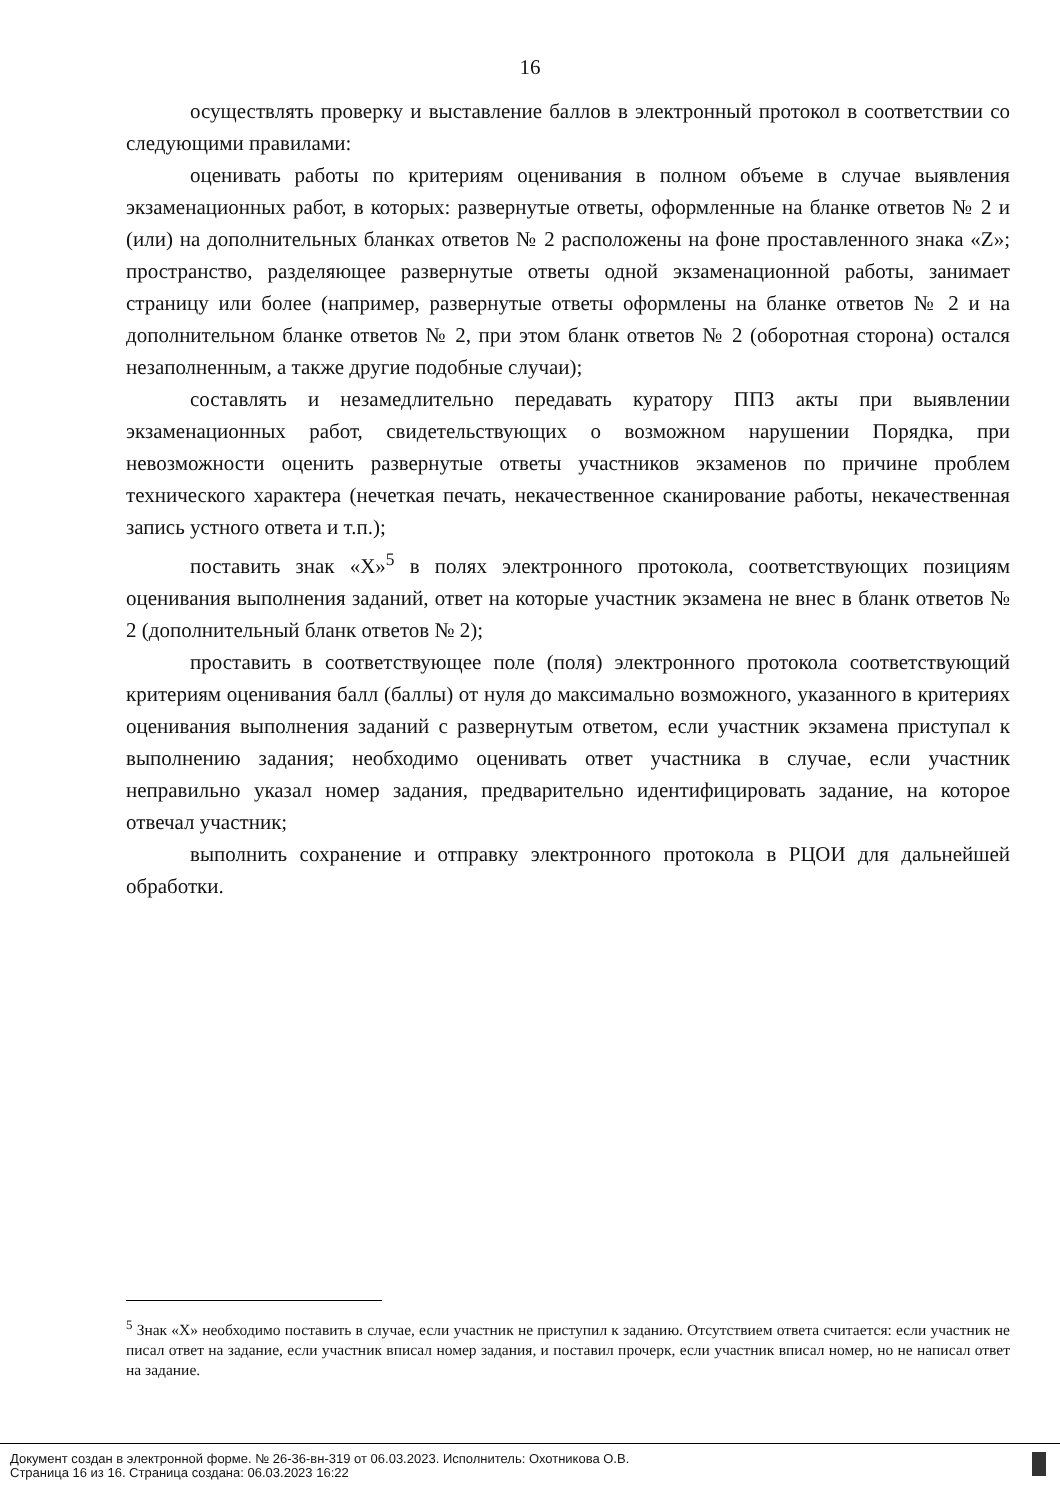16
осуществлять проверку и выставление баллов в электронный протокол в соответствии со следующими правилами:
оценивать работы по критериям оценивания в полном объеме в случае выявления экзаменационных работ, в которых: развернутые ответы, оформленные на бланке ответов № 2 и (или) на дополнительных бланках ответов № 2 расположены на фоне проставленного знака «Z»; пространство, разделяющее развернутые ответы одной экзаменационной работы, занимает страницу или более (например, развернутые ответы оформлены на бланке ответов № 2 и на дополнительном бланке ответов № 2, при этом бланк ответов № 2 (оборотная сторона) остался незаполненным, а также другие подобные случаи);
составлять и незамедлительно передавать куратору ППЗ акты при выявлении экзаменационных работ, свидетельствующих о возможном нарушении Порядка, при невозможности оценить развернутые ответы участников экзаменов по причине проблем технического характера (нечеткая печать, некачественное сканирование работы, некачественная запись устного ответа и т.п.);
поставить знак «Х»<sup>5</sup> в полях электронного протокола, соответствующих позициям оценивания выполнения заданий, ответ на которые участник экзамена не внес в бланк ответов № 2 (дополнительный бланк ответов № 2);
проставить в соответствующее поле (поля) электронного протокола соответствующий критериям оценивания балл (баллы) от нуля до максимально возможного, указанного в критериях оценивания выполнения заданий с развернутым ответом, если участник экзамена приступал к выполнению задания; необходимо оценивать ответ участника в случае, если участник неправильно указал номер задания, предварительно идентифицировать задание, на которое отвечал участник;
выполнить сохранение и отправку электронного протокола в РЦОИ для дальнейшей обработки.
<sup>5</sup> Знак «Х» необходимо поставить в случае, если участник не приступил к заданию. Отсутствием ответа считается: если участник не писал ответ на задание, если участник вписал номер задания, и поставил прочерк, если участник вписал номер, но не написал ответ на задание.
Документ создан в электронной форме. № 26-36-вн-319 от 06.03.2023. Исполнитель: Охотникова О.В.
Страница 16 из 16. Страница создана: 06.03.2023 16:22